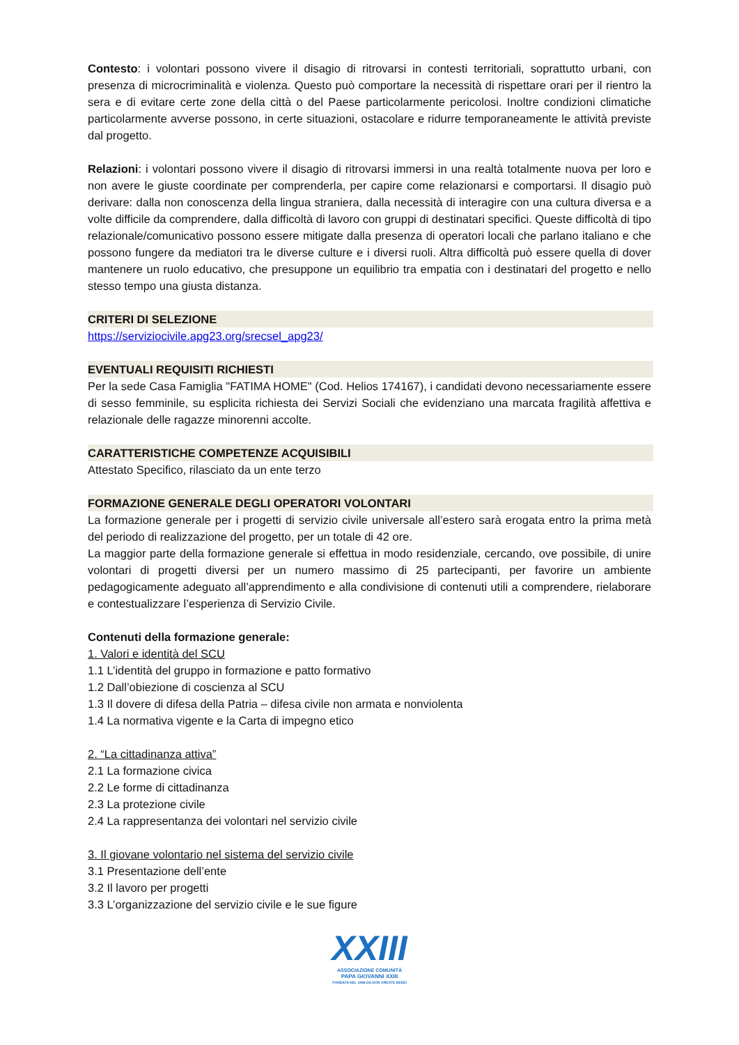Contesto: i volontari possono vivere il disagio di ritrovarsi in contesti territoriali, soprattutto urbani, con presenza di microcriminalità e violenza. Questo può comportare la necessità di rispettare orari per il rientro la sera e di evitare certe zone della città o del Paese particolarmente pericolosi. Inoltre condizioni climatiche particolarmente avverse possono, in certe situazioni, ostacolare e ridurre temporaneamente le attività previste dal progetto.
Relazioni: i volontari possono vivere il disagio di ritrovarsi immersi in una realtà totalmente nuova per loro e non avere le giuste coordinate per comprenderla, per capire come relazionarsi e comportarsi. Il disagio può derivare: dalla non conoscenza della lingua straniera, dalla necessità di interagire con una cultura diversa e a volte difficile da comprendere, dalla difficoltà di lavoro con gruppi di destinatari specifici. Queste difficoltà di tipo relazionale/comunicativo possono essere mitigate dalla presenza di operatori locali che parlano italiano e che possono fungere da mediatori tra le diverse culture e i diversi ruoli. Altra difficoltà può essere quella di dover mantenere un ruolo educativo, che presuppone un equilibrio tra empatia con i destinatari del progetto e nello stesso tempo una giusta distanza.
CRITERI DI SELEZIONE
https://serviziocivile.apg23.org/srecsel_apg23/
EVENTUALI REQUISITI RICHIESTI
Per la sede Casa Famiglia "FATIMA HOME" (Cod. Helios 174167), i candidati devono necessariamente essere di sesso femminile, su esplicita richiesta dei Servizi Sociali che evidenziano una marcata fragilità affettiva e relazionale delle ragazze minorenni accolte.
CARATTERISTICHE COMPETENZE ACQUISIBILI
Attestato Specifico, rilasciato da un ente terzo
FORMAZIONE GENERALE DEGLI OPERATORI VOLONTARI
La formazione generale per i progetti di servizio civile universale all’estero sarà erogata entro la prima metà del periodo di realizzazione del progetto, per un totale di 42 ore.
La maggior parte della formazione generale si effettua in modo residenziale, cercando, ove possibile, di unire volontari di progetti diversi per un numero massimo di 25 partecipanti, per favorire un ambiente pedagogicamente adeguato all’apprendimento e alla condivisione di contenuti utili a comprendere, rielaborare e contestualizzare l’esperienza di Servizio Civile.
Contenuti della formazione generale:
1. Valori e identità del SCU
1.1 L’identità del gruppo in formazione e patto formativo
1.2 Dall’obiezione di coscienza al SCU
1.3 Il dovere di difesa della Patria – difesa civile non armata e nonviolenta
1.4 La normativa vigente e la Carta di impegno etico
2. “La cittadinanza attiva”
2.1 La formazione civica
2.2 Le forme di cittadinanza
2.3 La protezione civile
2.4 La rappresentanza dei volontari nel servizio civile
3. Il giovane volontario nel sistema del servizio civile
3.1 Presentazione dell’ente
3.2 Il lavoro per progetti
3.3 L’organizzazione del servizio civile e le sue figure
XXIII
ASSOCIAZIONE COMUNITÀ
PAPA GIOVANNI XXIII
FONDATA NEL 1968 DA DON ORESTE BENZI